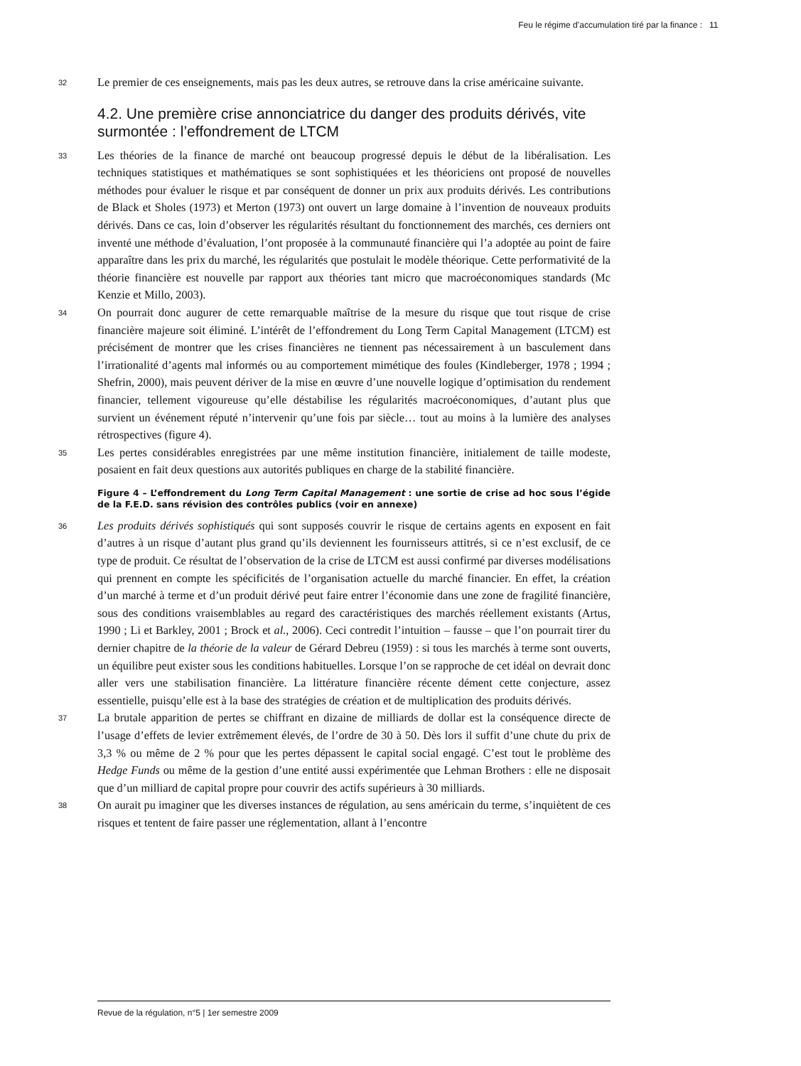Feu le régime d’accumulation tiré par la finance : 11
32
Le premier de ces enseignements, mais pas les deux autres, se retrouve dans la crise américaine suivante.
4.2. Une première crise annonciatrice du danger des produits dérivés, vite surmontée : l’effondrement de LTCM
33
Les théories de la finance de marché ont beaucoup progressé depuis le début de la libéralisation. Les techniques statistiques et mathématiques se sont sophistiquées et les théoriciens ont proposé de nouvelles méthodes pour évaluer le risque et par conséquent de donner un prix aux produits dérivés. Les contributions de Black et Sholes (1973) et Merton (1973) ont ouvert un large domaine à l’invention de nouveaux produits dérivés. Dans ce cas, loin d’observer les régularités résultant du fonctionnement des marchés, ces derniers ont inventé une méthode d’évaluation, l’ont proposée à la communauté financière qui l’a adoptée au point de faire apparaître dans les prix du marché, les régularités que postulait le modèle théorique. Cette performativité de la théorie financière est nouvelle par rapport aux théories tant micro que macroéconomiques standards (Mc Kenzie et Millo, 2003).
34
On pourrait donc augurer de cette remarquable maîtrise de la mesure du risque que tout risque de crise financière majeure soit éliminé. L’intérêt de l’effondrement du Long Term Capital Management (LTCM) est précisément de montrer que les crises financières ne tiennent pas nécessairement à un basculement dans l’irrationalité d’agents mal informés ou au comportement mimétique des foules (Kindleberger, 1978 ; 1994 ; Shefrin, 2000), mais peuvent dériver de la mise en œuvre d’une nouvelle logique d’optimisation du rendement financier, tellement vigoureuse qu’elle déstabilise les régularités macroéconomiques, d’autant plus que survient un événement réputé n’intervenir qu’une fois par siècle… tout au moins à la lumière des analyses rétrospectives (figure 4).
35
Les pertes considérables enregistrées par une même institution financière, initialement de taille modeste, posaient en fait deux questions aux autorités publiques en charge de la stabilité financière.
Figure 4 – L’effondrement du Long Term Capital Management : une sortie de crise ad hoc sous l’égide de la F.E.D. sans révision des contrôles publics (voir en annexe)
36
Les produits dérivés sophistiqués qui sont supposés couvrir le risque de certains agents en exposent en fait d’autres à un risque d’autant plus grand qu’ils deviennent les fournisseurs attitrés, si ce n’est exclusif, de ce type de produit. Ce résultat de l’observation de la crise de LTCM est aussi confirmé par diverses modélisations qui prennent en compte les spécificités de l’organisation actuelle du marché financier. En effet, la création d’un marché à terme et d’un produit dérivé peut faire entrer l’économie dans une zone de fragilité financière, sous des conditions vraisemblables au regard des caractéristiques des marchés réellement existants (Artus, 1990 ; Li et Barkley, 2001 ; Brock et al., 2006). Ceci contredit l’intuition – fausse – que l’on pourrait tirer du dernier chapitre de la théorie de la valeur de Gérard Debreu (1959) : si tous les marchés à terme sont ouverts, un équilibre peut exister sous les conditions habituelles. Lorsque l’on se rapproche de cet idéal on devrait donc aller vers une stabilisation financière. La littérature financière récente dément cette conjecture, assez essentielle, puisqu’elle est à la base des stratégies de création et de multiplication des produits dérivés.
37
La brutale apparition de pertes se chiffrant en dizaine de milliards de dollar est la conséquence directe de l’usage d’effets de levier extrêmement élevés, de l’ordre de 30 à 50. Dès lors il suffit d’une chute du prix de 3,3 % ou même de 2 % pour que les pertes dépassent le capital social engagé. C’est tout le problème des Hedge Funds ou même de la gestion d’une entité aussi expérimentée que Lehman Brothers : elle ne disposait que d’un milliard de capital propre pour couvrir des actifs supérieurs à 30 milliards.
38
On aurait pu imaginer que les diverses instances de régulation, au sens américain du terme, s’inquiètent de ces risques et tentent de faire passer une réglementation, allant à l’encontre
Revue de la régulation, n°5 | 1er semestre 2009